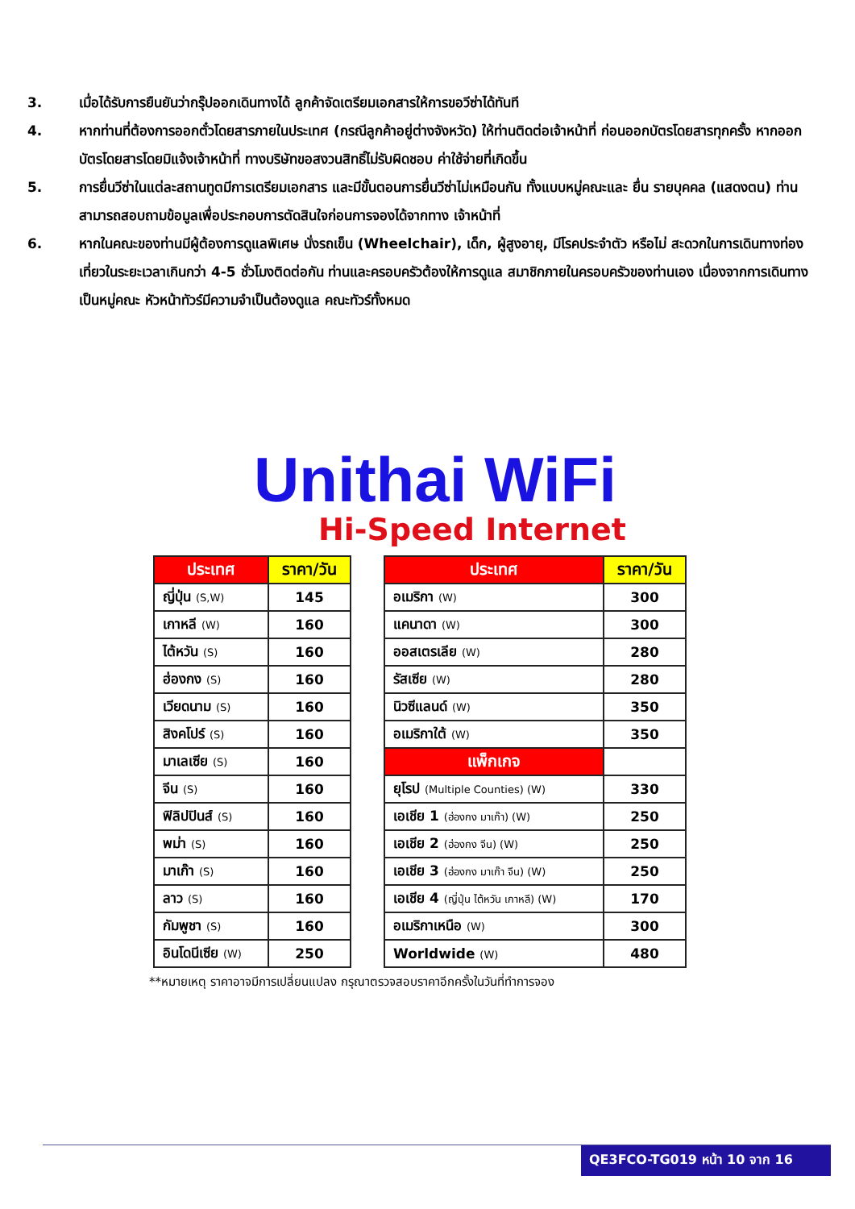3. เมื่อได้รับการยืนยันว่ากรุ๊ปออกเดินทางได้ ลูกค้าจัดเตรียมเอกสารให้การขอวีซ่าได้ทันที
4. หากท่านที่ต้องการออกตั๋วโดยสารภายในประเทศ (กรณีลูกค้าอยู่ต่างจังหวัด) ให้ท่านติดต่อเจ้าหน้าที่ ก่อนออกบัตรโดยสารทุกครั้ง หากออกบัตรโดยสารโดยมิแจ้งเจ้าหน้าที่ ทางบริษัทขอสงวนสิทธิ์ไม่รับผิดชอบ ค่าใช้จ่ายที่เกิดขึ้น
5. การยื่นวีซ่าในแต่ละสถานทูตมีการเตรียมเอกสาร และมีขั้นตอนการยื่นวีซ่าไม่เหมือนกัน ทั้งแบบหมู่คณะและ ยื่น รายบุคคล (แสดงตน) ท่านสามารถสอบถามข้อมูลเพื่อประกอบการตัดสินใจก่อนการจองได้จากทาง เจ้าหน้าที่
6. หากในคณะของท่านมีผู้ต้องการดูแลพิเศษ นั่งรถเข็น (Wheelchair), เด็ก, ผู้สูงอายุ, มีโรคประจำตัว หรือไม่ สะดวกในการเดินทางท่องเที่ยวในระยะเวลาเกินกว่า 4-5 ชั่วโมงติดต่อกัน ท่านและครอบครัวต้องให้การดูแล สมาชิกภายในครอบครัวของท่านเอง เนื่องจากการเดินทางเป็นหมู่คณะ หัวหน้าทัวร์มีความจำเป็นต้องดูแล คณะทัวร์ทั้งหมด
Unithai WiFi
Hi-Speed Internet
| ประเทศ | ราคา/วัน |
| --- | --- |
| ญี่ปุ่น (S,W) | 145 |
| เกาหลี (W) | 160 |
| ไต้หวัน (S) | 160 |
| ฮ่องกง (S) | 160 |
| เวียดนาม (S) | 160 |
| สิงคโปร์ (S) | 160 |
| มาเลเซีย (S) | 160 |
| จีน (S) | 160 |
| ฟิลิปปินส์ (S) | 160 |
| พม่า (S) | 160 |
| มาเก๊า (S) | 160 |
| ลาว (S) | 160 |
| กัมพูชา (S) | 160 |
| อินโดนีเซีย (W) | 250 |
| ประเทศ | ราคา/วัน |
| --- | --- |
| อเมริกา (W) | 300 |
| แคนาดา (W) | 300 |
| ออสเตรเลีย (W) | 280 |
| รัสเซีย (W) | 280 |
| นิวซีแลนด์ (W) | 350 |
| อเมริกาใต้ (W) | 350 |
| แพ็กเกจ | |
| ยุโรป (Multiple Counties) (W) | 330 |
| เอเชีย 1 (ฮ่องกง มาเก๊า) (W) | 250 |
| เอเชีย 2 (ฮ่องกง จีน) (W) | 250 |
| เอเชีย 3 (ฮ่องกง มาเก๊า จีน) (W) | 250 |
| เอเชีย 4 (ญี่ปุ่น ไต้หวัน เกาหลี) (W) | 170 |
| อเมริกาเหนือ (W) | 300 |
| Worldwide (W) | 480 |
**หมายเหตุ ราคาอาจมีการเปลี่ยนแปลง กรุณาตรวจสอบราคาอีกครั้งในวันที่ทำการจอง
QE3FCO-TG019 หน้า 10 จาก 16